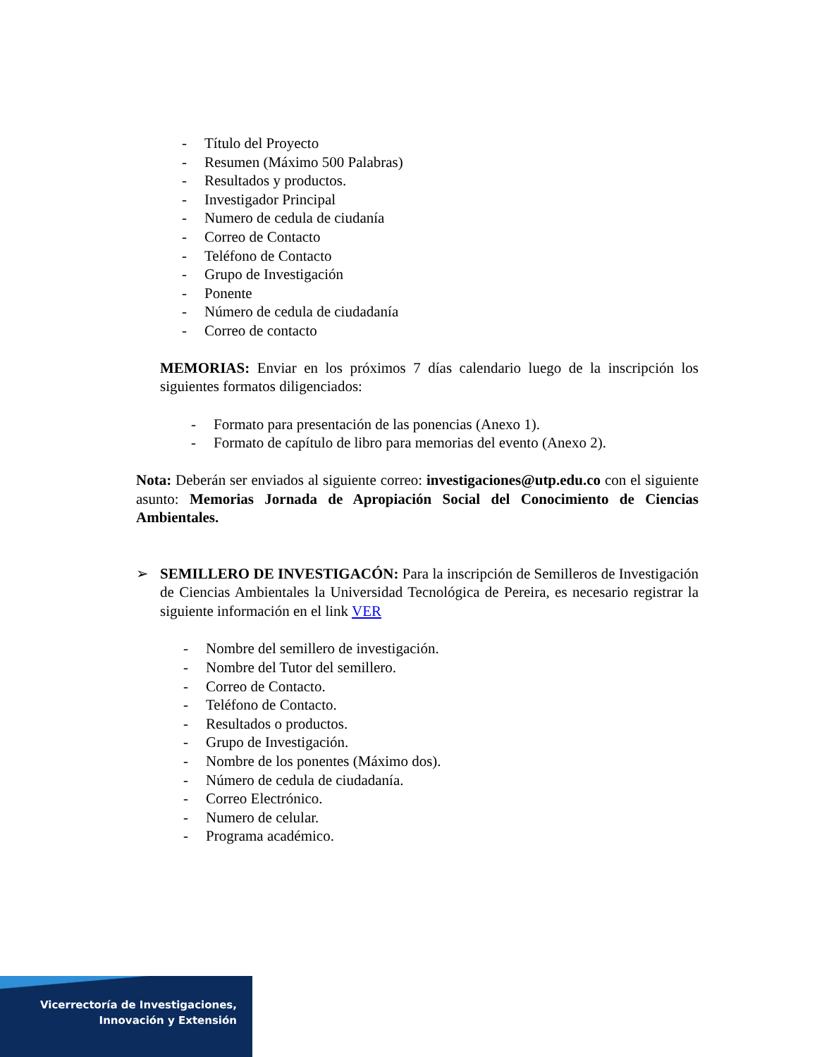- Título del Proyecto
- Resumen (Máximo 500 Palabras)
- Resultados y productos.
- Investigador Principal
- Numero de cedula de ciudanía
- Correo de Contacto
- Teléfono de Contacto
- Grupo de Investigación
- Ponente
- Número de cedula de ciudadanía
- Correo de contacto
MEMORIAS: Enviar en los próximos 7 días calendario luego de la inscripción los siguientes formatos diligenciados:
- Formato para presentación de las ponencias (Anexo 1).
- Formato de capítulo de libro para memorias del evento (Anexo 2).
Nota: Deberán ser enviados al siguiente correo: investigaciones@utp.edu.co con el siguiente asunto: Memorias Jornada de Apropiación Social del Conocimiento de Ciencias Ambientales.
➢ SEMILLERO DE INVESTIGACÓN: Para la inscripción de Semilleros de Investigación de Ciencias Ambientales la Universidad Tecnológica de Pereira, es necesario registrar la siguiente información en el link VER
- Nombre del semillero de investigación.
- Nombre del Tutor del semillero.
- Correo de Contacto.
- Teléfono de Contacto.
- Resultados o productos.
- Grupo de Investigación.
- Nombre de los ponentes (Máximo dos).
- Número de cedula de ciudadanía.
- Correo Electrónico.
- Numero de celular.
- Programa académico.
Vicerrectoría de Investigaciones,
Innovación y Extensión